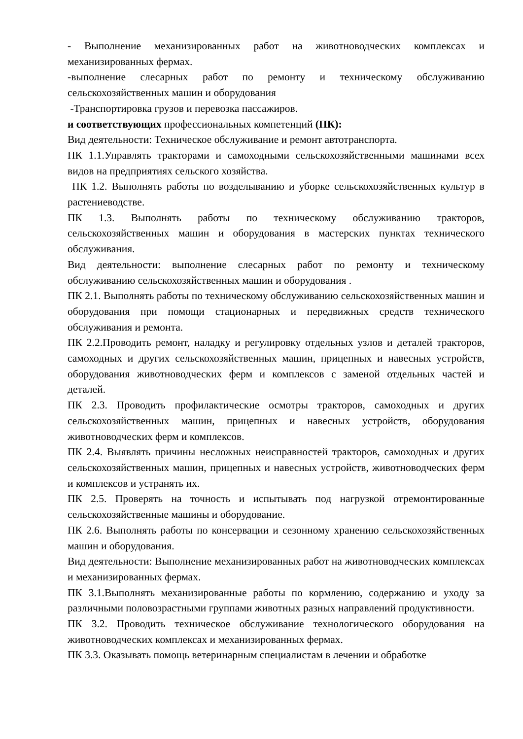- Выполнение механизированных работ на животноводческих комплексах и механизированных фермах.
-выполнение слесарных работ по ремонту и техническому обслуживанию сельскохозяйственных машин и оборудования
-Транспортировка грузов и перевозка пассажиров.
и соответствующих профессиональных компетенций (ПК):
Вид деятельности: Техническое обслуживание и ремонт автотранспорта.
ПК 1.1.Управлять тракторами и самоходными сельскохозяйственными машинами всех видов на предприятиях сельского хозяйства.
ПК 1.2. Выполнять работы по возделыванию и уборке сельскохозяйственных культур в растениеводстве.
ПК 1.3. Выполнять работы по техническому обслуживанию тракторов, сельскохозяйственных машин и оборудования в мастерских пунктах технического обслуживания.
Вид деятельности: выполнение слесарных работ по ремонту и техническому обслуживанию сельскохозяйственных машин и оборудования .
ПК 2.1. Выполнять работы по техническому обслуживанию сельскохозяйственных машин и оборудования при помощи стационарных и передвижных средств технического обслуживания и ремонта.
ПК 2.2.Проводить ремонт, наладку и регулировку отдельных узлов и деталей тракторов, самоходных и других сельскохозяйственных машин, прицепных и навесных устройств, оборудования животноводческих ферм и комплексов с заменой отдельных частей и деталей.
ПК 2.3. Проводить профилактические осмотры тракторов, самоходных и других сельскохозяйственных машин, прицепных и навесных устройств, оборудования животноводческих ферм и комплексов.
ПК 2.4. Выявлять причины несложных неисправностей тракторов, самоходных и других сельскохозяйственных машин, прицепных и навесных устройств, животноводческих ферм и комплексов и устранять их.
ПК 2.5. Проверять на точность и испытывать под нагрузкой отремонтированные сельскохозяйственные машины и оборудование.
ПК 2.6. Выполнять работы по консервации и сезонному хранению сельскохозяйственных машин и оборудования.
Вид деятельности: Выполнение механизированных работ на животноводческих комплексах и механизированных фермах.
ПК 3.1.Выполнять механизированные работы по кормлению, содержанию и уходу за различными половозрастными группами животных разных направлений продуктивности.
ПК 3.2. Проводить техническое обслуживание технологического оборудования на животноводческих комплексах и механизированных фермах.
ПК 3.3. Оказывать помощь ветеринарным специалистам в лечении и обработке